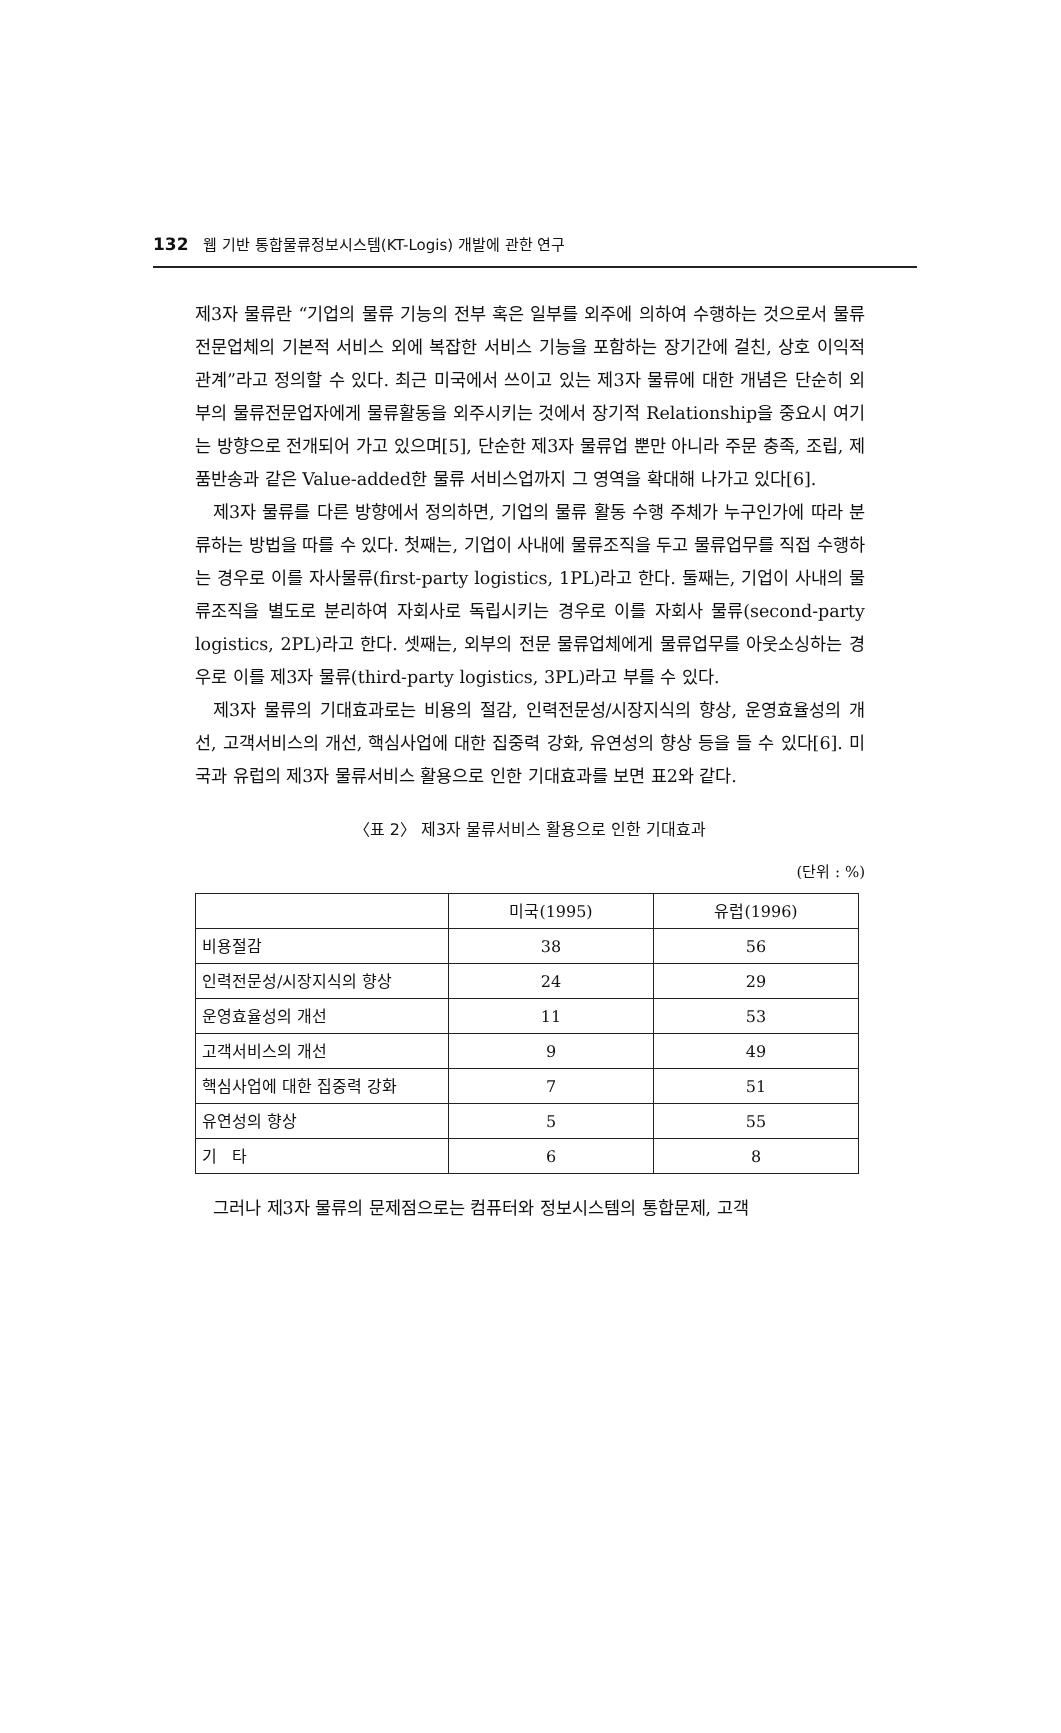132 웹 기반 통합물류정보시스템(KT-Logis) 개발에 관한 연구
제3자 물류란 “기업의 물류 기능의 전부 혹은 일부를 외주에 의하여 수행하는 것으로서 물류전문업체의 기본적 서비스 외에 복잡한 서비스 기능을 포함하는 장기간에 걸친, 상호 이익적 관계”라고 정의할 수 있다. 최근 미국에서 쓰이고 있는 제3자 물류에 대한 개념은 단순히 외부의 물류전문업자에게 물류활동을 외주시키는 것에서 장기적 Relationship을 중요시 여기는 방향으로 전개되어 가고 있으며[5], 단순한 제3자 물류업 뿐만 아니라 주문 충족, 조립, 제품반송과 같은 Value-added한 물류 서비스업까지 그 영역을 확대해 나가고 있다[6].
제3자 물류를 다른 방향에서 정의하면, 기업의 물류 활동 수행 주체가 누구인가에 따라 분류하는 방법을 따를 수 있다. 첫째는, 기업이 사내에 물류조직을 두고 물류업무를 직접 수행하는 경우로 이를 자사물류(first-party logistics, 1PL)라고 한다. 둘째는, 기업이 사내의 물류조직을 별도로 분리하여 자회사로 독립시키는 경우로 이를 자회사 물류(second-party logistics, 2PL)라고 한다. 셋째는, 외부의 전문 물류업체에게 물류업무를 아웃소싱하는 경우로 이를 제3자 물류(third-party logistics, 3PL)라고 부를 수 있다.
제3자 물류의 기대효과로는 비용의 절감, 인력전문성/시장지식의 향상, 운영효율성의 개선, 고객서비스의 개선, 핵심사업에 대한 집중력 강화, 유연성의 향상 등을 들 수 있다[6]. 미국과 유럽의 제3자 물류서비스 활용으로 인한 기대효과를 보면 표2와 같다.
〈표 2〉 제3자 물류서비스 활용으로 인한 기대효과
(단위 : %)
| | 미국(1995) | 유럽(1996) |
| --- | --- | --- |
| 비용절감 | 38 | 56 |
| 인력전문성/시장지식의 향상 | 24 | 29 |
| 운영효율성의 개선 | 11 | 53 |
| 고객서비스의 개선 | 9 | 49 |
| 핵심사업에 대한 집중력 강화 | 7 | 51 |
| 유연성의 향상 | 5 | 55 |
| 기 타 | 6 | 8 |
그러나 제3자 물류의 문제점으로는 컴퓨터와 정보시스템의 통합문제, 고객